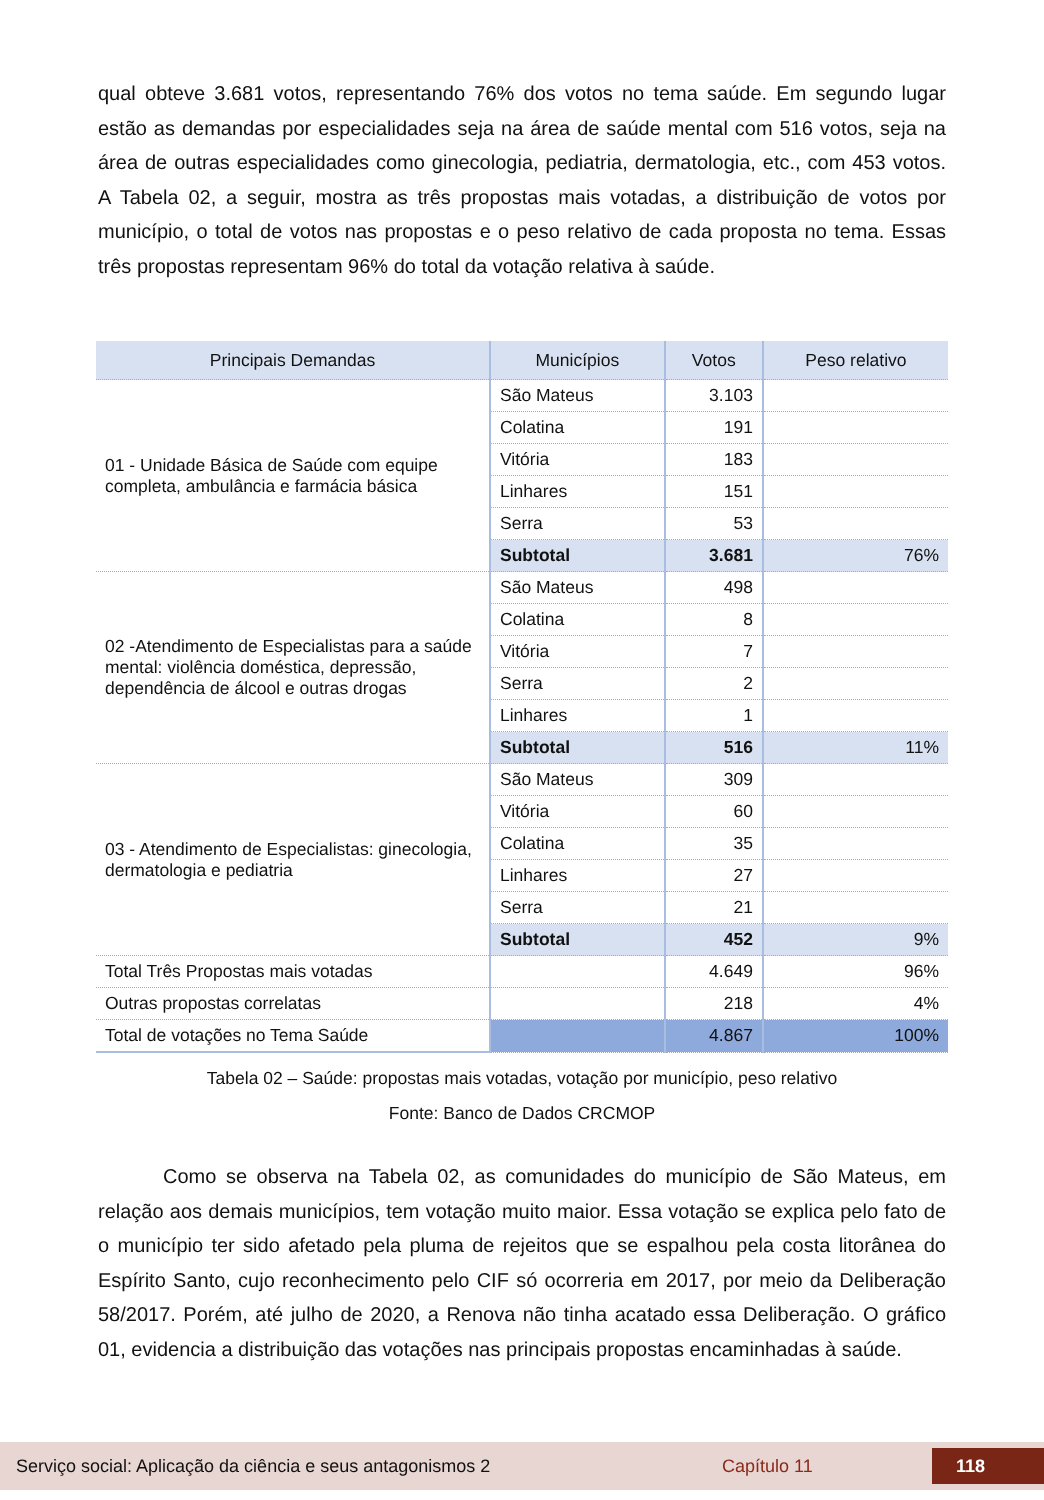qual obteve 3.681 votos, representando 76% dos votos no tema saúde. Em segundo lugar estão as demandas por especialidades seja na área de saúde mental com 516 votos, seja na área de outras especialidades como ginecologia, pediatria, dermatologia, etc., com 453 votos. A Tabela 02, a seguir, mostra as três propostas mais votadas, a distribuição de votos por município, o total de votos nas propostas e o peso relativo de cada proposta no tema. Essas três propostas representam 96% do total da votação relativa à saúde.
| Principais Demandas | Municípios | Votos | Peso relativo |
| --- | --- | --- | --- |
| 01 - Unidade Básica de Saúde com equipe completa, ambulância e farmácia básica | São Mateus | 3.103 | |
| | Colatina | 191 | |
| | Vitória | 183 | |
| | Linhares | 151 | |
| | Serra | 53 | |
| | Subtotal | 3.681 | 76% |
| 02 -Atendimento de Especialistas para a saúde mental: violência doméstica, depressão, dependência de álcool e outras drogas | São Mateus | 498 | |
| | Colatina | 8 | |
| | Vitória | 7 | |
| | Serra | 2 | |
| | Linhares | 1 | |
| | Subtotal | 516 | 11% |
| 03 - Atendimento de Especialistas: ginecologia, dermatologia e pediatria | São Mateus | 309 | |
| | Vitória | 60 | |
| | Colatina | 35 | |
| | Linhares | 27 | |
| | Serra | 21 | |
| | Subtotal | 452 | 9% |
| Total Três Propostas mais votadas | | 4.649 | 96% |
| Outras propostas correlatas | | 218 | 4% |
| Total de votações no Tema Saúde | | 4.867 | 100% |
Tabela 02 – Saúde: propostas mais votadas, votação por município, peso relativo
Fonte: Banco de Dados CRCMOP
Como se observa na Tabela 02, as comunidades do município de São Mateus, em relação aos demais municípios, tem votação muito maior. Essa votação se explica pelo fato de o município ter sido afetado pela pluma de rejeitos que se espalhou pela costa litorânea do Espírito Santo, cujo reconhecimento pelo CIF só ocorreria em 2017, por meio da Deliberação 58/2017. Porém, até julho de 2020, a Renova não tinha acatado essa Deliberação. O gráfico 01, evidencia a distribuição das votações nas principais propostas encaminhadas à saúde.
Serviço social: Aplicação da ciência e seus antagonismos 2 Capítulo 11 118